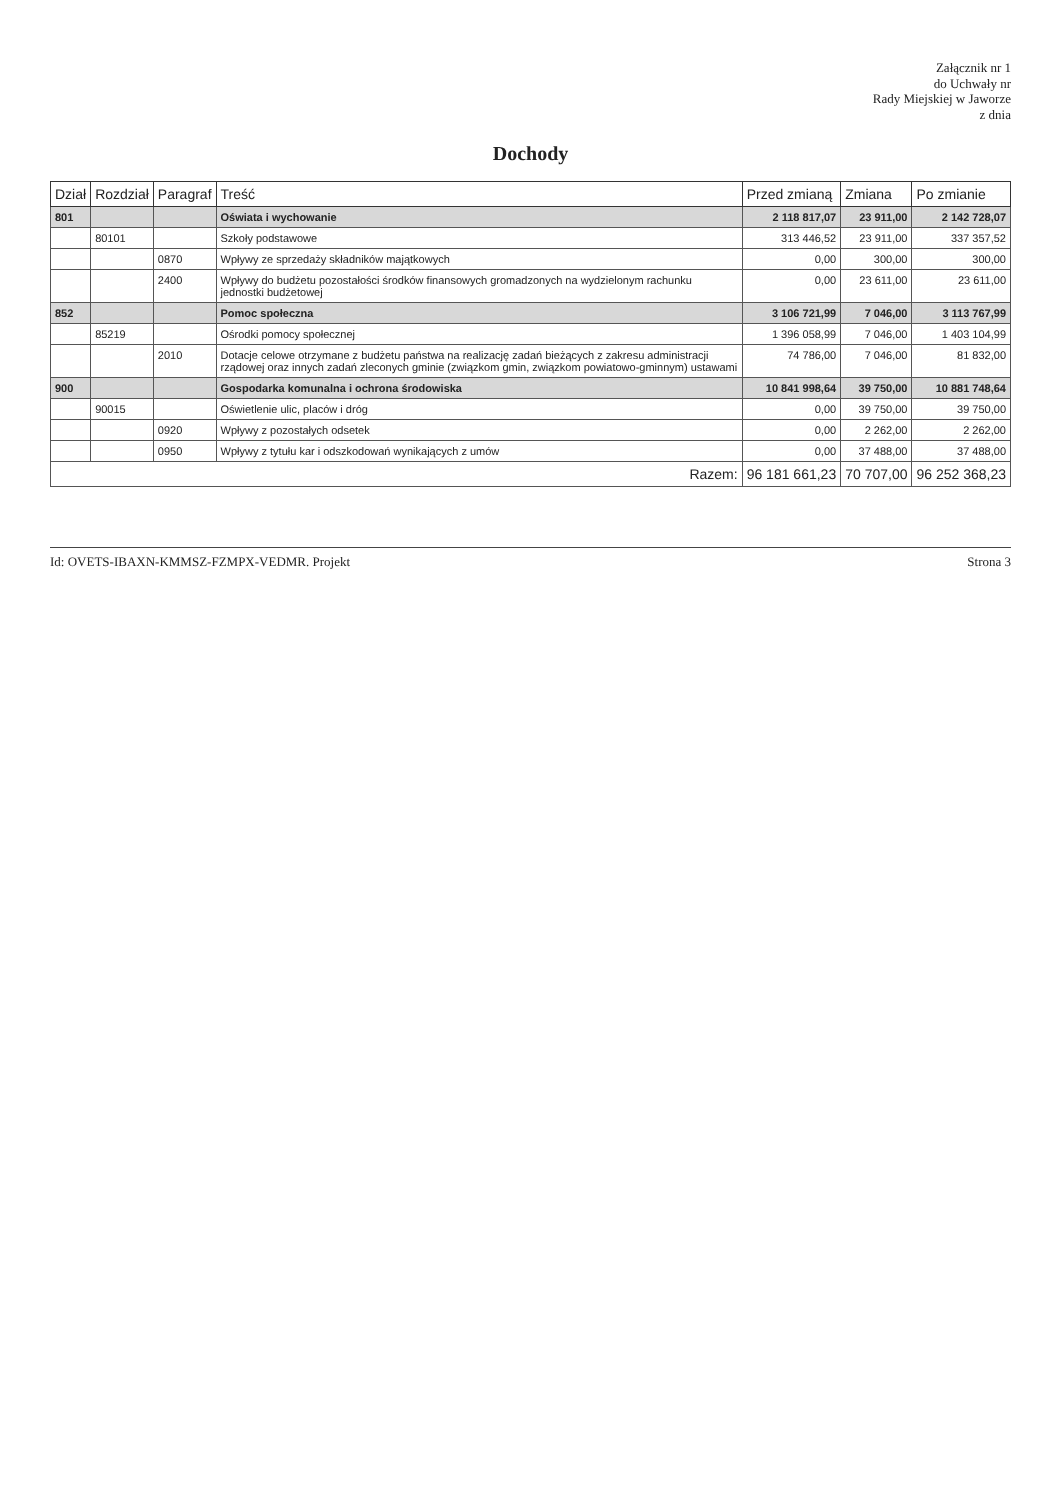Załącznik nr 1
do Uchwały nr
Rady Miejskiej w Jaworze
z dnia
Dochody
| Dział | Rozdział | Paragraf | Treść | Przed zmianą | Zmiana | Po zmianie |
| --- | --- | --- | --- | --- | --- | --- |
| 801 | | | Oświata i wychowanie | 2 118 817,07 | 23 911,00 | 2 142 728,07 |
| | 80101 | | Szkoły podstawowe | 313 446,52 | 23 911,00 | 337 357,52 |
| | | 0870 | Wpływy ze sprzedaży składników majątkowych | 0,00 | 300,00 | 300,00 |
| | | 2400 | Wpływy do budżetu pozostałości środków finansowych gromadzonych na wydzielonym rachunku jednostki budżetowej | 0,00 | 23 611,00 | 23 611,00 |
| 852 | | | Pomoc społeczna | 3 106 721,99 | 7 046,00 | 3 113 767,99 |
| | 85219 | | Ośrodki pomocy społecznej | 1 396 058,99 | 7 046,00 | 1 403 104,99 |
| | | 2010 | Dotacje celowe otrzymane z budżetu państwa na realizację zadań bieżących z zakresu administracji rządowej oraz innych zadań zleconych gminie (związkom gmin, związkom powiatowo-gminnym) ustawami | 74 786,00 | 7 046,00 | 81 832,00 |
| 900 | | | Gospodarka komunalna i ochrona środowiska | 10 841 998,64 | 39 750,00 | 10 881 748,64 |
| | 90015 | | Oświetlenie ulic, placów i dróg | 0,00 | 39 750,00 | 39 750,00 |
| | | 0920 | Wpływy z pozostałych odsetek | 0,00 | 2 262,00 | 2 262,00 |
| | | 0950 | Wpływy z tytułu kar i odszkodowań wynikających z umów | 0,00 | 37 488,00 | 37 488,00 |
| Razem: | | | | 96 181 661,23 | 70 707,00 | 96 252 368,23 |
Id: OVETS-IBAXN-KMMSZ-FZMPX-VEDMR. Projekt Strona 3